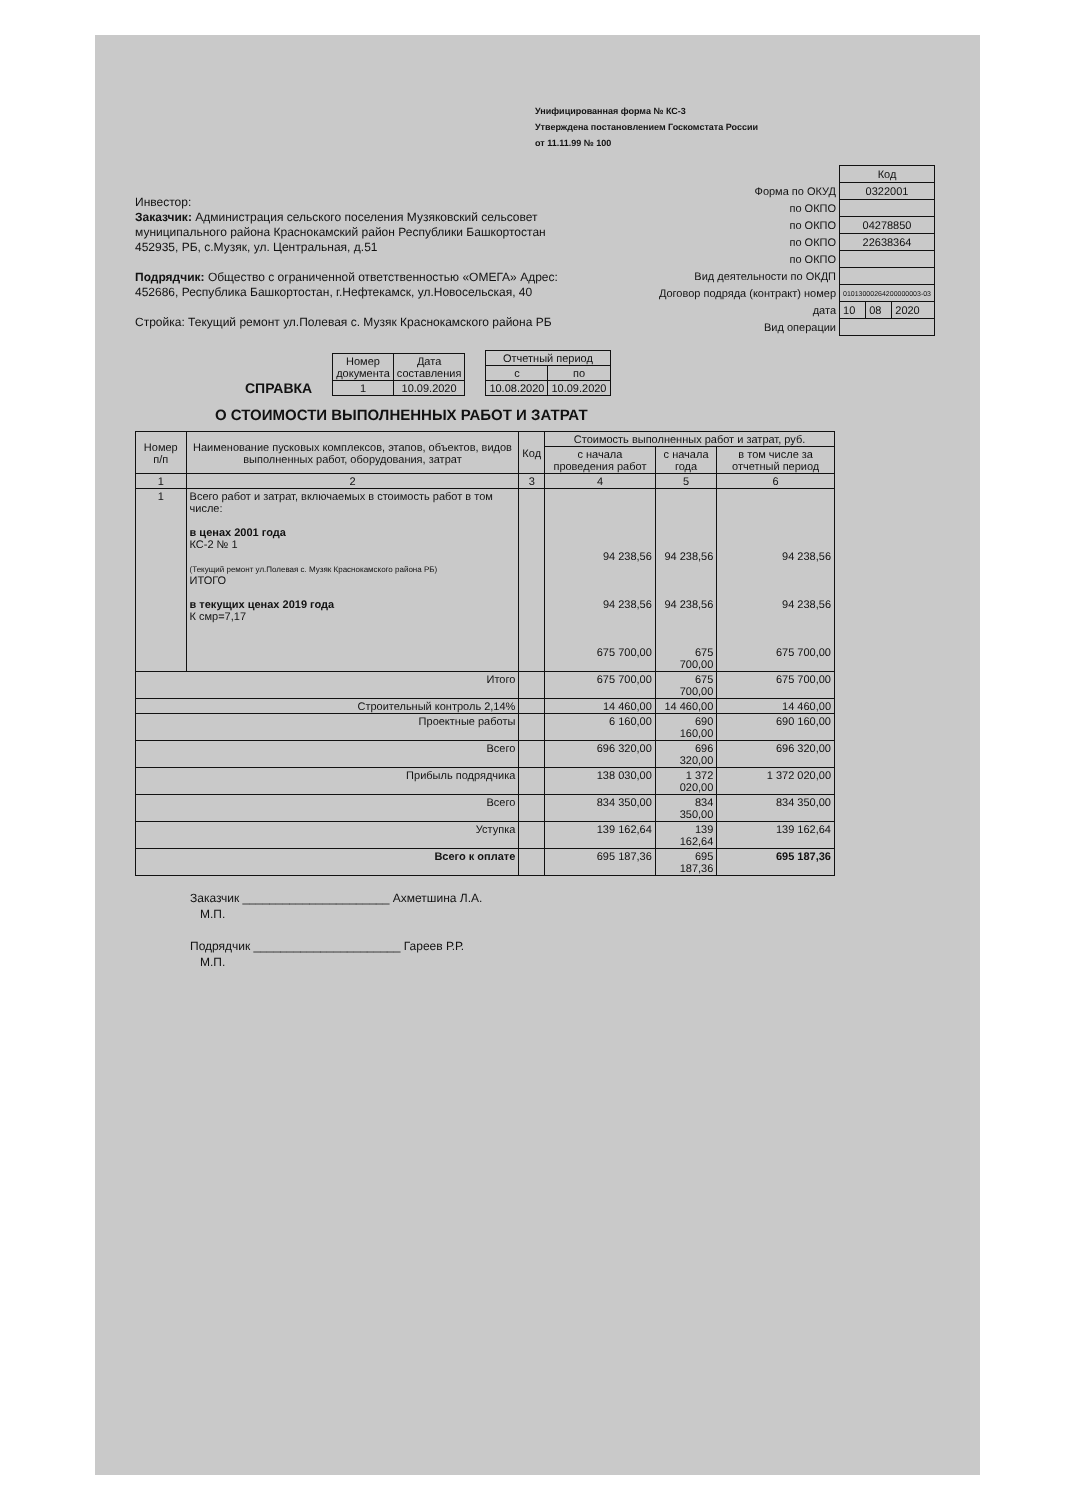Унифицированная форма № КС-3
Утверждена постановлением Госкомстата России
от 11.11.99 № 100
Инвестор:
Заказчик: Администрация сельского поселения Музяковский сельсовет муниципального района Краснокамский район Республики Башкортостан 452935, РБ, с.Музяк, ул. Центральная, д.51
Подрядчик: Общество с ограниченной ответственностью «ОМЕГА» Адрес: 452686, Республика Башкортостан, г.Нефтекамск, ул.Новосельская, 40
Стройка: Текущий ремонт ул.Полевая с. Музяк Краснокамского района РБ
| | Код | | |
| Форма по ОКУД | 0322001 | | |
| по ОКПО | | | |
| по ОКПО | 04278850 | | |
| по ОКПО | 22638364 | | |
| по ОКПО | | | |
| Вид деятельности по ОКДП | | | |
| Договор подряда (контракт) номер | 01013000264200000003-03 | | |
| дата | 10 | 08 | 2020 |
| Вид операции | | | |
СПРАВКА
| Номер документа | Дата составления |
| 1 | 10.09.2020 |
| Отчетный период | |
| с | по |
| 10.08.2020 | 10.09.2020 |
О СТОИМОСТИ ВЫПОЛНЕННЫХ РАБОТ И ЗАТРАТ
| Номер п/п | Наименование пусковых комплексов, этапов, объектов, видов выполненных работ, оборудования, затрат | Код | Стоимость выполненных работ и затрат, руб. | | |
| --- | --- | --- | --- | --- | --- |
| | | | с начала проведения работ | с начала года | в том числе за отчетный период |
| 1 | 2 | 3 | 4 | 5 | 6 |
| 1 | Всего работ и затрат, включаемых в стоимость работ в том числе: в ценах 2001 года КС-2 № 1 (Текущий ремонт ул.Полевая с. Музяк Краснокамского района РБ) ИТОГО в текущих ценах 2019 года К смр=7,17 | | 94 238,56 94 238,56 675 700,00 | 94 238,56 94 238,56 675 700,00 | 94 238,56 94 238,56 675 700,00 |
| Итого | | | 675 700,00 | 675 700,00 | 675 700,00 |
| Строительный контроль 2,14% | | | 14 460,00 | 14 460,00 | 14 460,00 |
| Проектные работы | | | 6 160,00 | 690 160,00 | 690 160,00 |
| Всего | | | 696 320,00 | 696 320,00 | 696 320,00 |
| Прибыль подрядчика | | | 138 030,00 | 1 372 020,00 | 1 372 020,00 |
| Всего | | | 834 350,00 | 834 350,00 | 834 350,00 |
| Уступка | | | 139 162,64 | 139 162,64 | 139 162,64 |
| Всего к оплате | | | 695 187,36 | 695 187,36 | 695 187,36 |
Заказчик ______________________ Ахметшина Л.А.
М.П.
Подрядчик ______________________ Гареев Р.Р.
М.П.